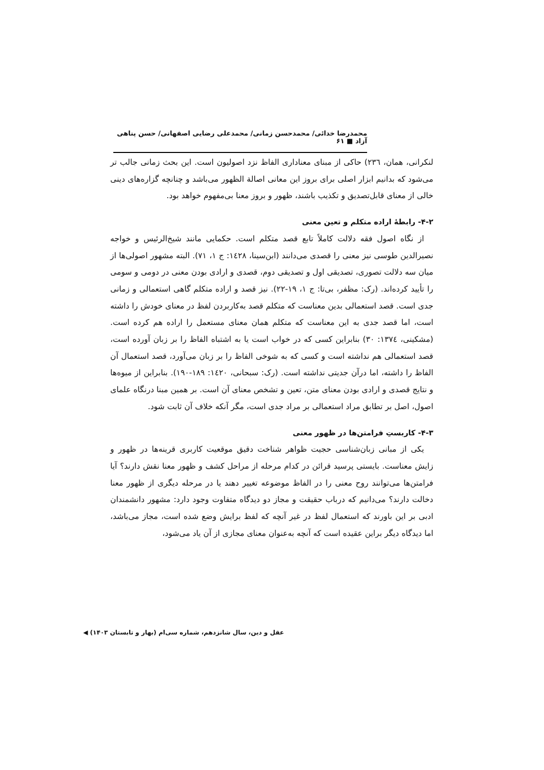محمدرضا خدائی/ محمدحسن زمانی/ محمدعلی رضایی اصفهانی/ حسن پناهی آزاد ■ ۶۱
لنکرانی، همان، ۲۳٦) حاکی از مبنای معناداری الفاظ نزد اصولیون است. این بحث زمانی جالب تر می‌شود که بدانیم ابزار اصلی برای بروز این معانی اصالة الظهور می‌باشد و چنانچه گزاره‌های دینی خالی از معنای قابل‌تصدیق و تکذیب باشند، ظهور و بروز معنا بی‌مفهوم خواهد بود.
۴-۲- رابطهٔ اراده متکلم و تعین معنی
از نگاه اصول فقه دلالت کاملاً تابع قصد متکلم است. حکمایی مانند شیخ‌الرئیس و خواجه نصیرالدین طوسی نیز معنی را قصدی می‌دانند (ابن‌سینا، ۱٤۲۸: ج ۱، ۷۱). البته مشهور اصولی‌ها از میان سه دلالت تصوری، تصدیقی اول و تصدیقی دوم، قصدی و ارادی بودن معنی در دومی و سومی را تأیید کرده‌اند. (رک: مظفر، بی‌تا: ج ۱، ۱۹-۲۲). نیز قصد و اراده متکلم گاهی استعمالی و زمانی جدی است. قصد استعمالی بدین معناست که متکلم قصد به‌کاربردن لفظ در معنای خودش را داشته است، اما قصد جدی به این معناست که متکلم همان معنای مستعمل را اراده هم کرده است. (مشکینی، ۱۳۷٤: ۳۰) بنابراین کسی که در خواب است یا به اشتباه الفاظ را بر زبان آورده است، قصد استعمالی هم نداشته است و کسی که به شوخی الفاظ را بر زبان می‌آورد، قصد استعمال آن الفاظ را داشته، اما درآن جدیتی نداشته است. (رک: سبحانی، ۱٤۲۰: ۱۸۹-۱۹۰). بنابراین از میوه‌ها و نتایج قصدی و ارادی بودن معنای متن، تعین و تشخص معنای آن است. بر همین مبنا درنگاه علمای اصول، اصل بر تطابق مراد استعمالی بر مراد جدی است، مگر آنکه خلاف آن ثابت شود.
۴-۳- کاربستِ فرامتن‌ها در ظهور معنی
یکی از مبانی زبان‌شناسی حجیت ظواهر شناخت دقیق موقعیت کاربری قرینه‌ها در ظهور و زایش معناست. بایستی پرسید قرائن در کدام مرحله از مراحل کشف و ظهور معنا نقش دارند؟ آیا فرامتن‌ها می‌توانند روح معنی را در الفاظ موضوعه تغییر دهند یا در مرحله دیگری از ظهور معنا دخالت دارند؟ می‌دانیم که درباب حقیقت و مجاز دو دیدگاه متفاوت وجود دارد: مشهور دانشمندان ادبی بر این باورند که استعمال لفظ در غیر آنچه که لفظ برایش وضع شده است، مجاز می‌باشد، اما دیدگاه دیگر براین عقیده است که آنچه به‌عنوان معنای مجازی از آن یاد می‌شود،
عقل و دین، سال شانزدهم، شماره سی‌ام (بهار و تابستان ۱۴۰۳) ◀